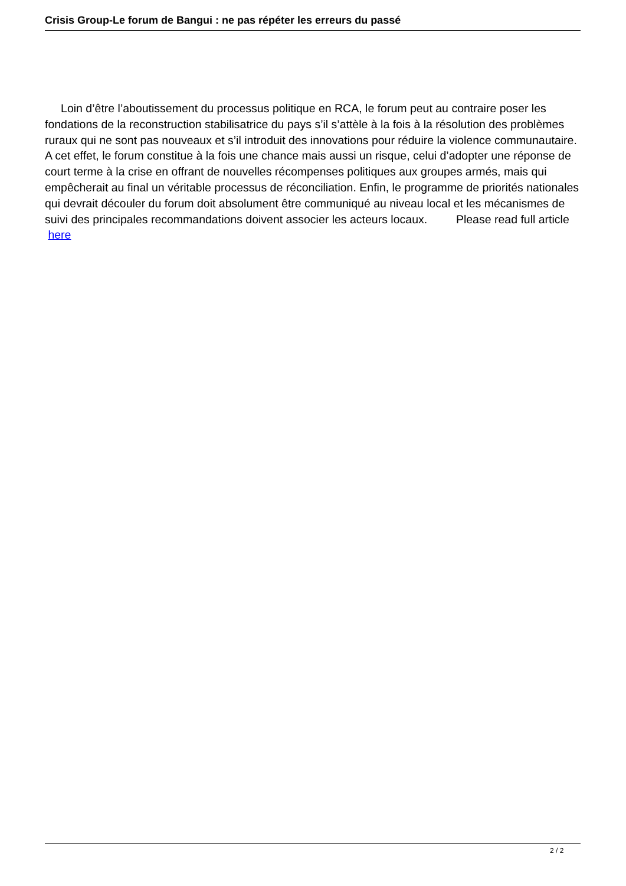Crisis Group-Le forum de Bangui : ne pas répéter les erreurs du passé
Loin d’être l’aboutissement du processus politique en RCA, le forum peut au contraire poser les fondations de la reconstruction stabilisatrice du pays s’il s’attèle à la fois à la résolution des problèmes ruraux qui ne sont pas nouveaux et s’il introduit des innovations pour réduire la violence communautaire. A cet effet, le forum constitue à la fois une chance mais aussi un risque, celui d’adopter une réponse de court terme à la crise en offrant de nouvelles récompenses politiques aux groupes armés, mais qui empêcherait au final un véritable processus de réconciliation. Enfin, le programme de priorités nationales qui devrait découler du forum doit absolument être communiqué au niveau local et les mécanismes de suivi des principales recommandations doivent associer les acteurs locaux. Please read full article
here
2 / 2